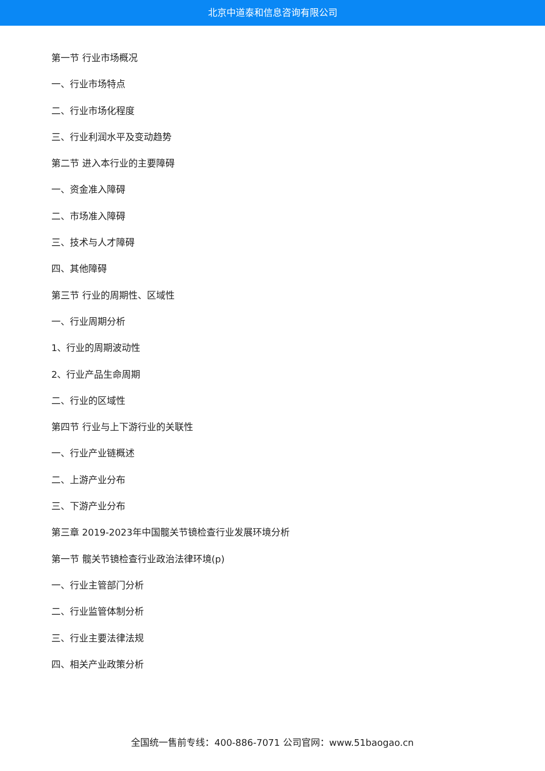北京中道泰和信息咨询有限公司
第一节 行业市场概况
一、行业市场特点
二、行业市场化程度
三、行业利润水平及变动趋势
第二节 进入本行业的主要障碍
一、资金准入障碍
二、市场准入障碍
三、技术与人才障碍
四、其他障碍
第三节 行业的周期性、区域性
一、行业周期分析
1、行业的周期波动性
2、行业产品生命周期
二、行业的区域性
第四节 行业与上下游行业的关联性
一、行业产业链概述
二、上游产业分布
三、下游产业分布
第三章 2019-2023年中国髋关节镜检查行业发展环境分析
第一节 髋关节镜检查行业政治法律环境(p)
一、行业主管部门分析
二、行业监管体制分析
三、行业主要法律法规
四、相关产业政策分析
全国统一售前专线：400-886-7071 公司官网：www.51baogao.cn